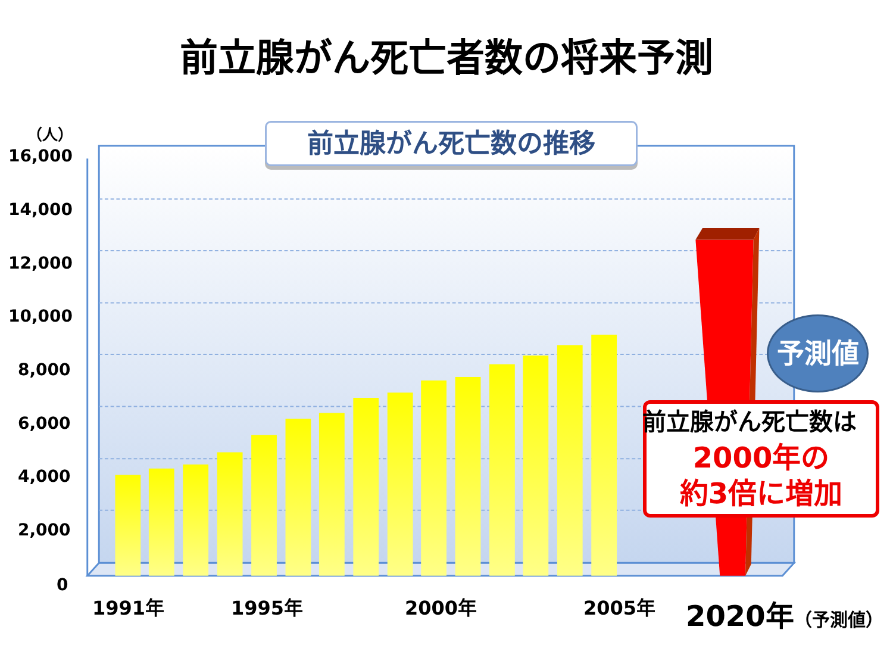前立腺がん死亡者数の将来予測
（人）
16,000
14,000
12,000
10,000
8,000
6,000
4,000
2,000
0
1991年 1995年 2000年 2005年 2020年（予測値）
前立腺がん死亡数の推移
予測値
前立腺がん死亡数は
2000年の
約3倍に増加